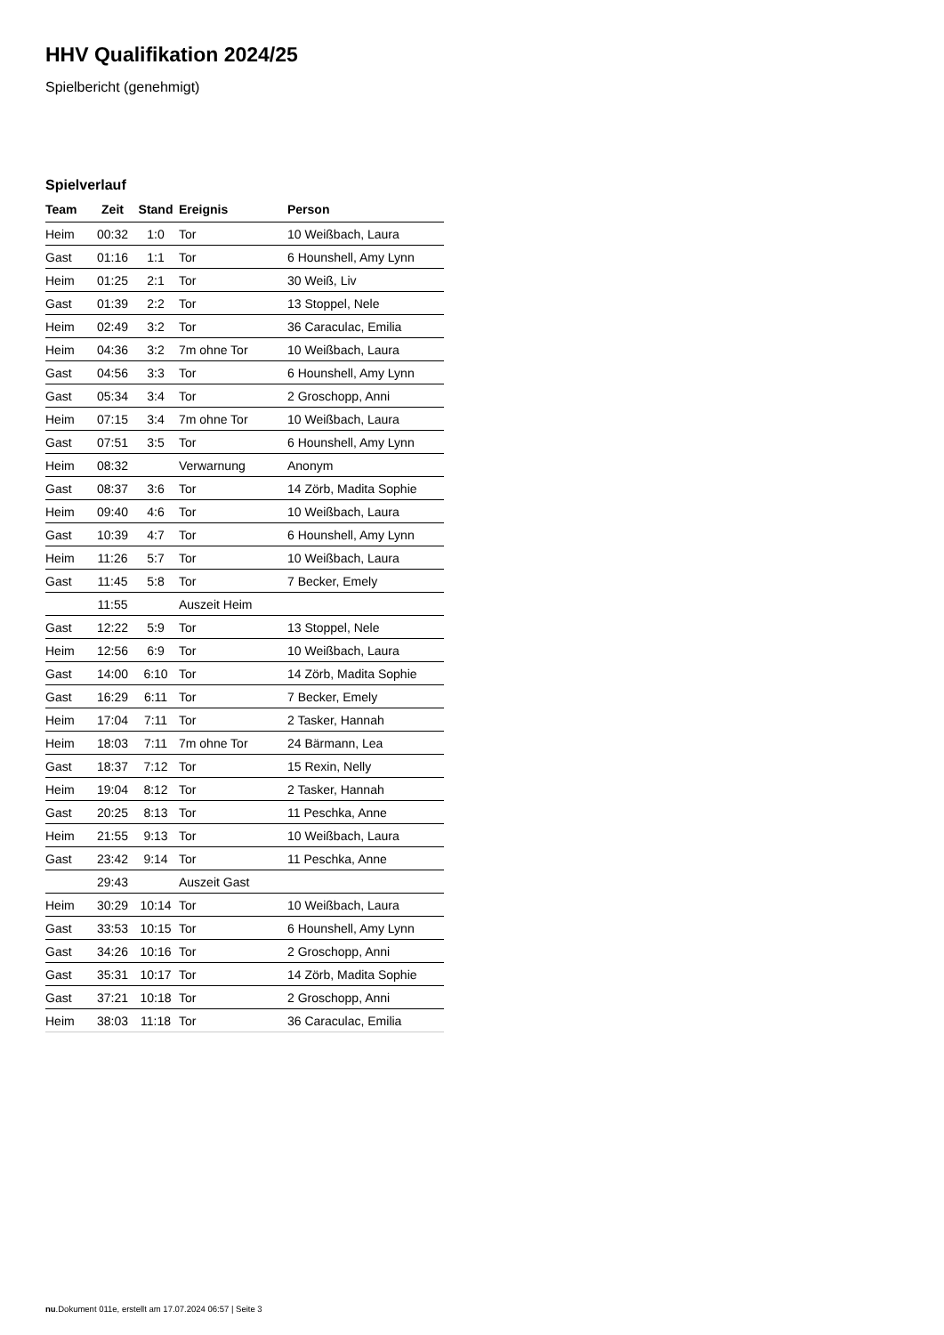HHV Qualifikation 2024/25
Spielbericht (genehmigt)
Spielverlauf
| Team | Zeit | Stand | Ereignis | Person |
| --- | --- | --- | --- | --- |
| Heim | 00:32 | 1:0 | Tor | 10 Weißbach, Laura |
| Gast | 01:16 | 1:1 | Tor | 6 Hounshell, Amy Lynn |
| Heim | 01:25 | 2:1 | Tor | 30 Weiß, Liv |
| Gast | 01:39 | 2:2 | Tor | 13 Stoppel, Nele |
| Heim | 02:49 | 3:2 | Tor | 36 Caraculac, Emilia |
| Heim | 04:36 | 3:2 | 7m ohne Tor | 10 Weißbach, Laura |
| Gast | 04:56 | 3:3 | Tor | 6 Hounshell, Amy Lynn |
| Gast | 05:34 | 3:4 | Tor | 2 Groschopp, Anni |
| Heim | 07:15 | 3:4 | 7m ohne Tor | 10 Weißbach, Laura |
| Gast | 07:51 | 3:5 | Tor | 6 Hounshell, Amy Lynn |
| Heim | 08:32 | | Verwarnung | Anonym |
| Gast | 08:37 | 3:6 | Tor | 14 Zörb, Madita Sophie |
| Heim | 09:40 | 4:6 | Tor | 10 Weißbach, Laura |
| Gast | 10:39 | 4:7 | Tor | 6 Hounshell, Amy Lynn |
| Heim | 11:26 | 5:7 | Tor | 10 Weißbach, Laura |
| Gast | 11:45 | 5:8 | Tor | 7 Becker, Emely |
| | 11:55 | | Auszeit Heim | |
| Gast | 12:22 | 5:9 | Tor | 13 Stoppel, Nele |
| Heim | 12:56 | 6:9 | Tor | 10 Weißbach, Laura |
| Gast | 14:00 | 6:10 | Tor | 14 Zörb, Madita Sophie |
| Gast | 16:29 | 6:11 | Tor | 7 Becker, Emely |
| Heim | 17:04 | 7:11 | Tor | 2 Tasker, Hannah |
| Heim | 18:03 | 7:11 | 7m ohne Tor | 24 Bärmann, Lea |
| Gast | 18:37 | 7:12 | Tor | 15 Rexin, Nelly |
| Heim | 19:04 | 8:12 | Tor | 2 Tasker, Hannah |
| Gast | 20:25 | 8:13 | Tor | 11 Peschka, Anne |
| Heim | 21:55 | 9:13 | Tor | 10 Weißbach, Laura |
| Gast | 23:42 | 9:14 | Tor | 11 Peschka, Anne |
| | 29:43 | | Auszeit Gast | |
| Heim | 30:29 | 10:14 | Tor | 10 Weißbach, Laura |
| Gast | 33:53 | 10:15 | Tor | 6 Hounshell, Amy Lynn |
| Gast | 34:26 | 10:16 | Tor | 2 Groschopp, Anni |
| Gast | 35:31 | 10:17 | Tor | 14 Zörb, Madita Sophie |
| Gast | 37:21 | 10:18 | Tor | 2 Groschopp, Anni |
| Heim | 38:03 | 11:18 | Tor | 36 Caraculac, Emilia |
nu.Dokument 011e, erstellt am 17.07.2024 06:57 | Seite 3